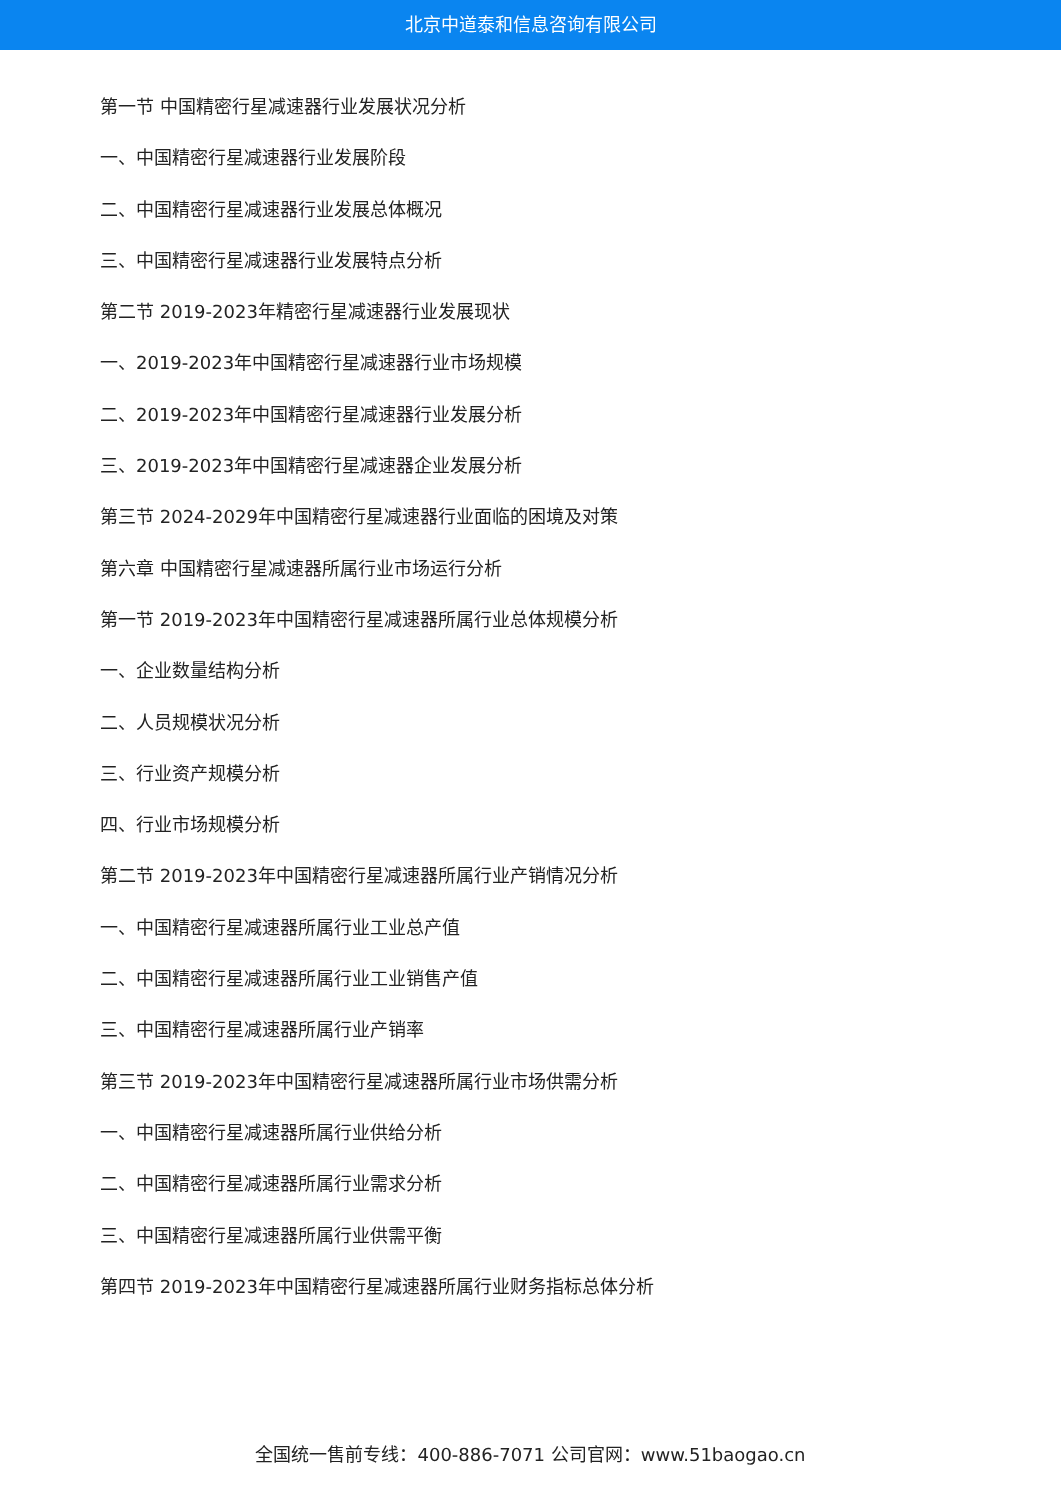北京中道泰和信息咨询有限公司
第一节 中国精密行星减速器行业发展状况分析
一、中国精密行星减速器行业发展阶段
二、中国精密行星减速器行业发展总体概况
三、中国精密行星减速器行业发展特点分析
第二节 2019-2023年精密行星减速器行业发展现状
一、2019-2023年中国精密行星减速器行业市场规模
二、2019-2023年中国精密行星减速器行业发展分析
三、2019-2023年中国精密行星减速器企业发展分析
第三节 2024-2029年中国精密行星减速器行业面临的困境及对策
第六章 中国精密行星减速器所属行业市场运行分析
第一节 2019-2023年中国精密行星减速器所属行业总体规模分析
一、企业数量结构分析
二、人员规模状况分析
三、行业资产规模分析
四、行业市场规模分析
第二节 2019-2023年中国精密行星减速器所属行业产销情况分析
一、中国精密行星减速器所属行业工业总产值
二、中国精密行星减速器所属行业工业销售产值
三、中国精密行星减速器所属行业产销率
第三节 2019-2023年中国精密行星减速器所属行业市场供需分析
一、中国精密行星减速器所属行业供给分析
二、中国精密行星减速器所属行业需求分析
三、中国精密行星减速器所属行业供需平衡
第四节 2019-2023年中国精密行星减速器所属行业财务指标总体分析
全国统一售前专线：400-886-7071 公司官网：www.51baogao.cn